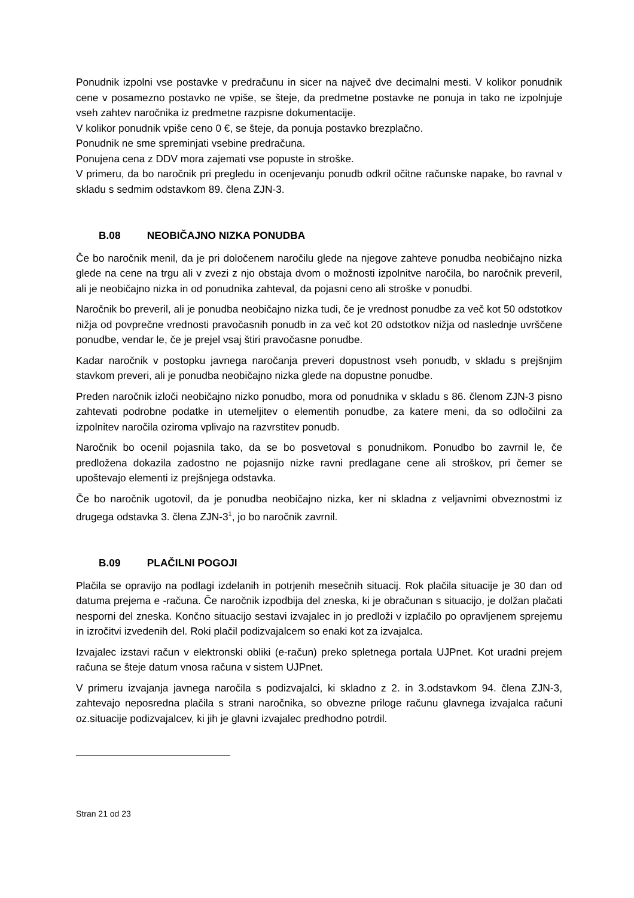Ponudnik izpolni vse postavke v predračunu in sicer na največ dve decimalni mesti. V kolikor ponudnik cene v posamezno postavko ne vpiše, se šteje, da predmetne postavke ne ponuja in tako ne izpolnjuje vseh zahtev naročnika iz predmetne razpisne dokumentacije.
V kolikor ponudnik vpiše ceno 0 €, se šteje, da ponuja postavko brezplačno.
Ponudnik ne sme spreminjati vsebine predračuna.
Ponujena cena z DDV mora zajemati vse popuste in stroške.
V primeru, da bo naročnik pri pregledu in ocenjevanju ponudb odkril očitne računske napake, bo ravnal v skladu s sedmim odstavkom 89. člena ZJN-3.
B.08 NEOBIČAJNO NIZKA PONUDBA
Če bo naročnik menil, da je pri določenem naročilu glede na njegove zahteve ponudba neobičajno nizka glede na cene na trgu ali v zvezi z njo obstaja dvom o možnosti izpolnitve naročila, bo naročnik preveril, ali je neobičajno nizka in od ponudnika zahteval, da pojasni ceno ali stroške v ponudbi.
Naročnik bo preveril, ali je ponudba neobičajno nizka tudi, če je vrednost ponudbe za več kot 50 odstotkov nižja od povprečne vrednosti pravočasnih ponudb in za več kot 20 odstotkov nižja od naslednje uvrščene ponudbe, vendar le, če je prejel vsaj štiri pravočasne ponudbe.
Kadar naročnik v postopku javnega naročanja preveri dopustnost vseh ponudb, v skladu s prejšnjim stavkom preveri, ali je ponudba neobičajno nizka glede na dopustne ponudbe.
Preden naročnik izloči neobičajno nizko ponudbo, mora od ponudnika v skladu s 86. členom ZJN-3 pisno zahtevati podrobne podatke in utemeljitev o elementih ponudbe, za katere meni, da so odločilni za izpolnitev naročila oziroma vplivajo na razvrstitev ponudb.
Naročnik bo ocenil pojasnila tako, da se bo posvetoval s ponudnikom. Ponudbo bo zavrnil le, če predložena dokazila zadostno ne pojasnijo nizke ravni predlagane cene ali stroškov, pri čemer se upoštevajo elementi iz prejšnjega odstavka.
Če bo naročnik ugotovil, da je ponudba neobičajno nizka, ker ni skladna z veljavnimi obveznostmi iz drugega odstavka 3. člena ZJN-3<sup>1</sup>, jo bo naročnik zavrnil.
B.09 PLAČILNI POGOJI
Plačila se opravijo na podlagi izdelanih in potrjenih mesečnih situacij. Rok plačila situacije je 30 dan od datuma prejema e -računa. Če naročnik izpodbija del zneska, ki je obračunan s situacijo, je dolžan plačati nesporni del zneska. Končno situacijo sestavi izvajalec in jo predloži v izplačilo po opravljenem sprejemu in izročitvi izvedenih del. Roki plačil podizvajalcem so enaki kot za izvajalca.
Izvajalec izstavi račun v elektronski obliki (e-račun) preko spletnega portala UJPnet. Kot uradni prejem računa se šteje datum vnosa računa v sistem UJPnet.
V primeru izvajanja javnega naročila s podizvajalci, ki skladno z 2. in 3.odstavkom 94. člena ZJN-3, zahtevajo neposredna plačila s strani naročnika, so obvezne priloge računu glavnega izvajalca računi oz.situacije podizvajalcev, ki jih je glavni izvajalec predhodno potrdil.
Stran 21 od 23